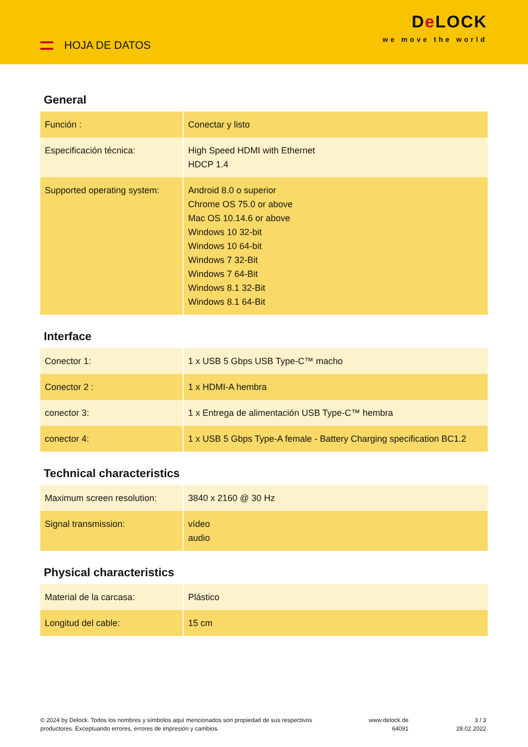HOJA DE DATOS
De LOCK
we move the world
General
| Función : | Conectar y listo |
| Especificación técnica: | High Speed HDMI with Ethernet HDCP 1.4 |
| Supported operating system: | Android 8.0 o superior Chrome OS 75.0 or above Mac OS 10.14.6 or above Windows 10 32-bit Windows 10 64-bit Windows 7 32-Bit Windows 7 64-Bit Windows 8.1 32-Bit Windows 8.1 64-Bit |
Interface
| Conector 1: | 1 x USB 5 Gbps USB Type-C™ macho |
| Conector 2 : | 1 x HDMI-A hembra |
| conector 3: | 1 x Entrega de alimentación USB Type-C™ hembra |
| conector 4: | 1 x USB 5 Gbps Type-A female - Battery Charging specification BC1.2 |
Technical characteristics
| Maximum screen resolution: | 3840 x 2160 @ 30 Hz |
| Signal transmission: | vídeo audio |
Physical characteristics
| Material de la carcasa: | Plástico |
| Longitud del cable: | 15 cm |
© 2024 by Delock. Todos los nombres y símbolos aquí mencionados son propiedad de sus respectivos productores. Exceptuando errores, errores de impresión y cambios.
www.delock.de
64091
3 / 3
28.02.2022